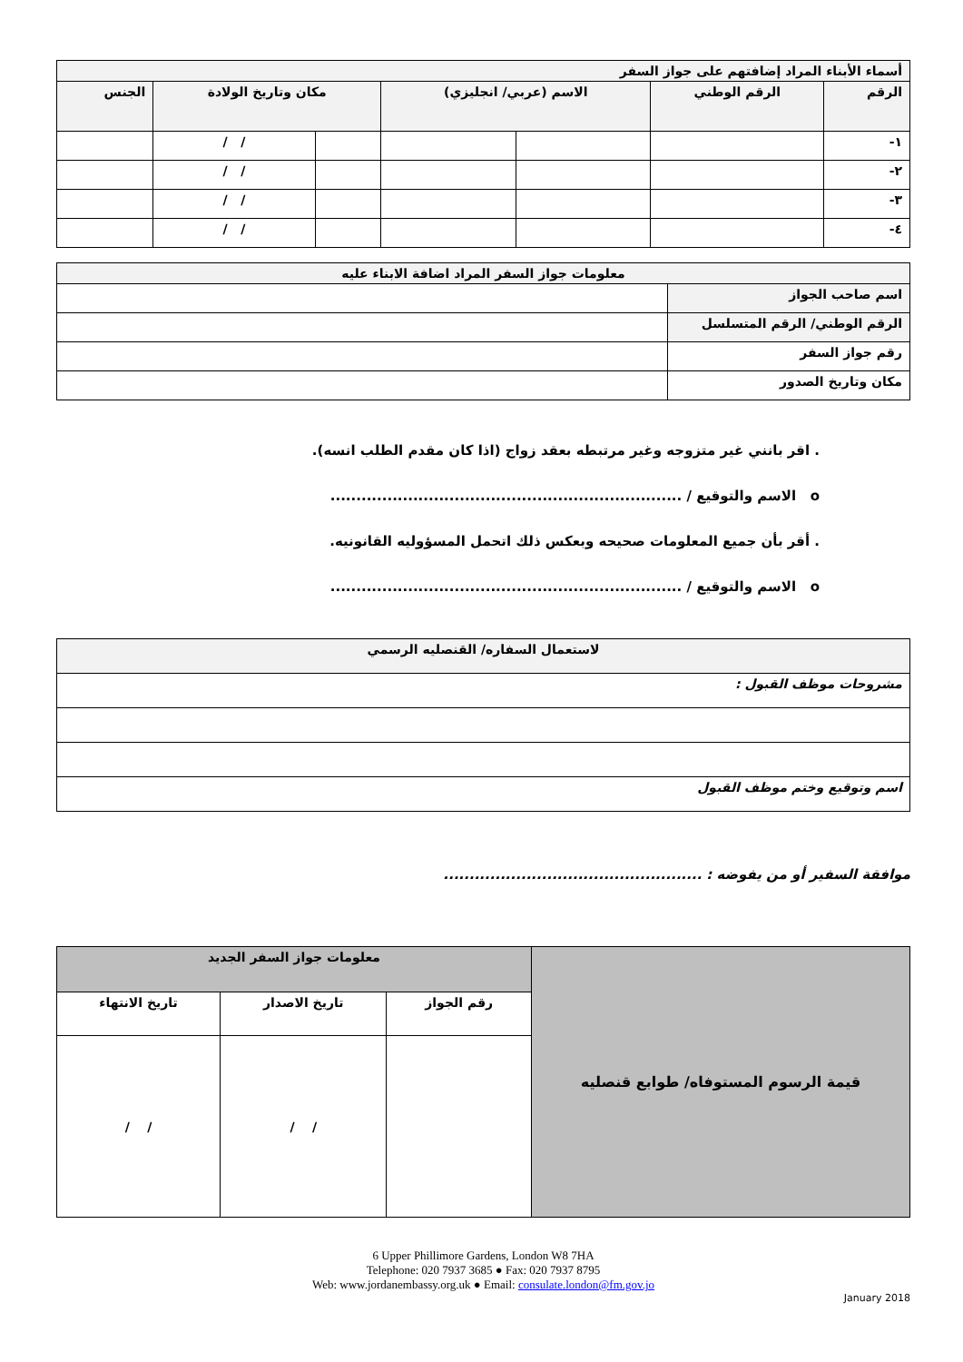| أسماء الأبناء المراد إضافتهم على جواز السفر | | | | | | |
| --- | --- | --- | --- | --- | --- | --- |
| الرقم | الرقم الوطني | الاسم (عربي/ انجليزي) | | مكان وتاريخ الولادة | | الجنس |
| ١- | | | | | / / | |
| ٢- | | | | | / / | |
| ٣- | | | | | / / | |
| ٤- | | | | | / / | |
| معلومات جواز السفر المراد اضافة الابناء عليه | |
| --- | --- |
| اسم صاحب الجواز | |
| الرقم الوطني/ الرقم المتسلسل | |
| رقم جواز السفر | |
| مكان وتاريخ الصدور | |
. اقر بانني غير متزوجه وغير مرتبطه بعقد زواج (اذا كان مقدم الطلب انسه).
o الاسم والتوقيع / ....................................................................
. أقر بأن جميع المعلومات صحيحه وبعكس ذلك اتحمل المسؤوليه القانونيه.
o الاسم والتوقيع / ....................................................................
| لاستعمال السفاره/ القنصليه الرسمي |
| --- |
| مشروحات موظف القبول : |
| اسم وتوقيع وختم موظف القبول |
موافقة السفير أو من يفوضه : ..................................................
| قيمة الرسوم المستوفاه/ طوابع قنصليه | معلومات جواز السفر الجديد | | |
| | رقم الجواز | تاريخ الاصدار | تاريخ الانتهاء |
| | | / / | / / |
6 Upper Phillimore Gardens, London W8 7HA
Telephone: 020 7937 3685 ● Fax: 020 7937 8795
Web: www.jordanembassy.org.uk ● Email: consulate.london@fm.gov.jo
January 2018